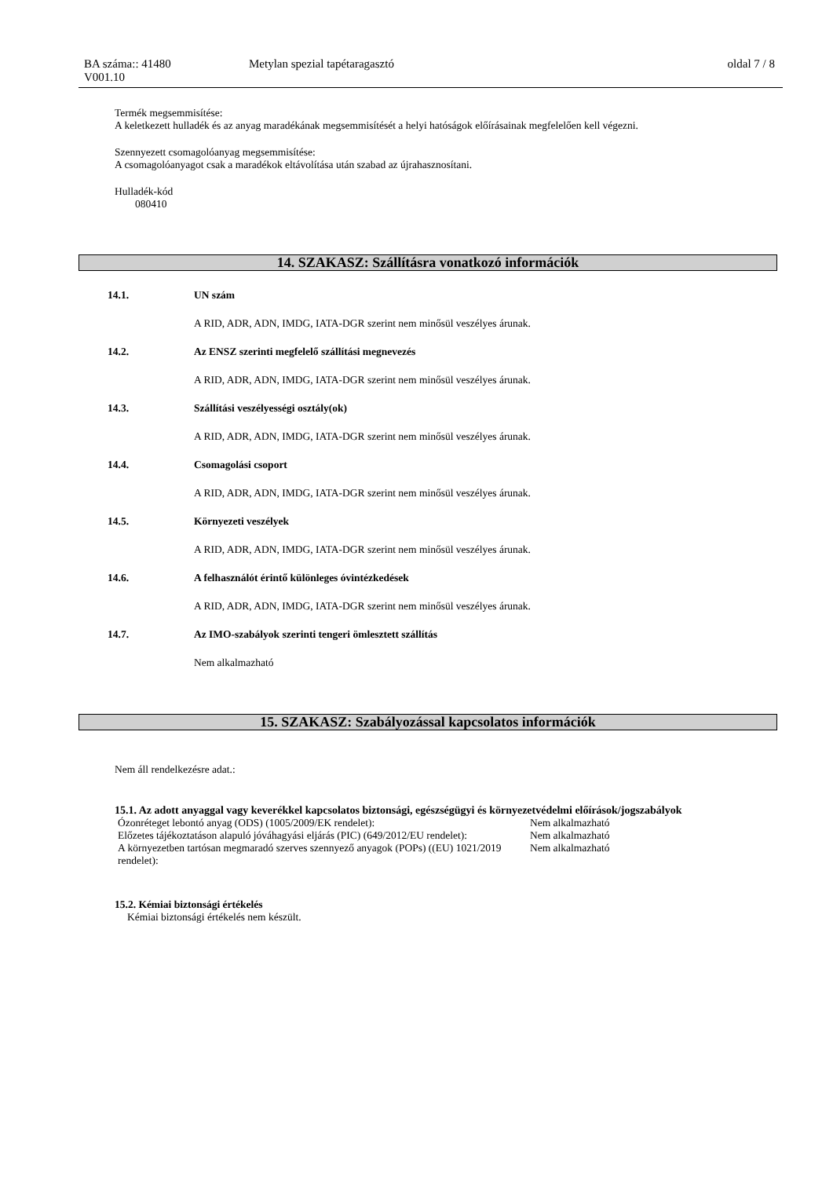BA száma:: 41480 Metylan spezial tapétaragasztó oldal 7 / 8
V001.10
Termék megsemmisítése:
A keletkezett hulladék és az anyag maradékának megsemmisítését a helyi hatóságok előírásainak megfelelően kell végezni.
Szennyezett csomagolóanyag megsemmisítése:
A csomagolóanyagot csak a maradékok eltávolítása után szabad az újrahasznosítani.
Hulladék-kód
080410
14. SZAKASZ: Szállításra vonatkozó információk
14.1. UN szám
A RID, ADR, ADN, IMDG, IATA-DGR szerint nem minősül veszélyes árunak.
14.2. Az ENSZ szerinti megfelelő szállítási megnevezés
A RID, ADR, ADN, IMDG, IATA-DGR szerint nem minősül veszélyes árunak.
14.3. Szállítási veszélyességi osztály(ok)
A RID, ADR, ADN, IMDG, IATA-DGR szerint nem minősül veszélyes árunak.
14.4. Csomagolási csoport
A RID, ADR, ADN, IMDG, IATA-DGR szerint nem minősül veszélyes árunak.
14.5. Környezeti veszélyek
A RID, ADR, ADN, IMDG, IATA-DGR szerint nem minősül veszélyes árunak.
14.6. A felhasználót érintő különleges óvintézkedések
A RID, ADR, ADN, IMDG, IATA-DGR szerint nem minősül veszélyes árunak.
14.7. Az IMO-szabályok szerinti tengeri ömlesztett szállítás
Nem alkalmazható
15. SZAKASZ: Szabályozással kapcsolatos információk
Nem áll rendelkezésre adat.:
15.1. Az adott anyaggal vagy keverékkel kapcsolatos biztonsági, egészségügyi és környezetvédelmi előírások/jogszabályok
| Ózonréteget lebontó anyag (ODS) (1005/2009/EK rendelet): | Nem alkalmazható |
| Előzetes tájékoztatáson alapuló jóváhagyási eljárás (PIC) (649/2012/EU rendelet): | Nem alkalmazható |
| A környezetben tartósan megmaradó szerves szennyező anyagok (POPs) ((EU) 1021/2019 rendelet): | Nem alkalmazható |
15.2. Kémiai biztonsági értékelés
Kémiai biztonsági értékelés nem készült.